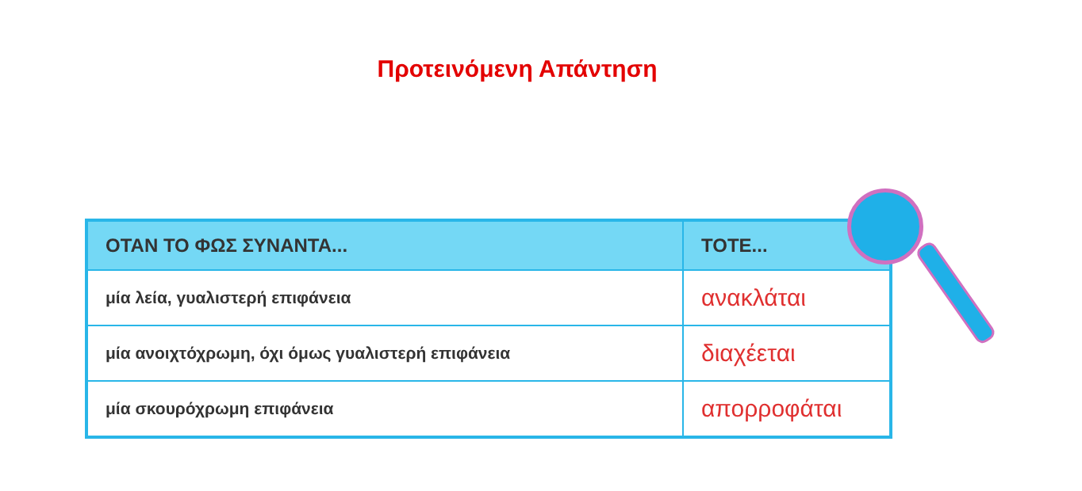Προτεινόμενη Απάντηση
| ΟΤΑΝ ΤΟ ΦΩΣ ΣΥΝΑΝΤΑ... | ΤΟΤΕ... |
| --- | --- |
| μία λεία, γυαλιστερή επιφάνεια | ανακλάται |
| μία ανοιχτόχρωμη, όχι όμως γυαλιστερή επιφάνεια | διαχέεται |
| μία σκουρόχρωμη επιφάνεια | απορροφάται |